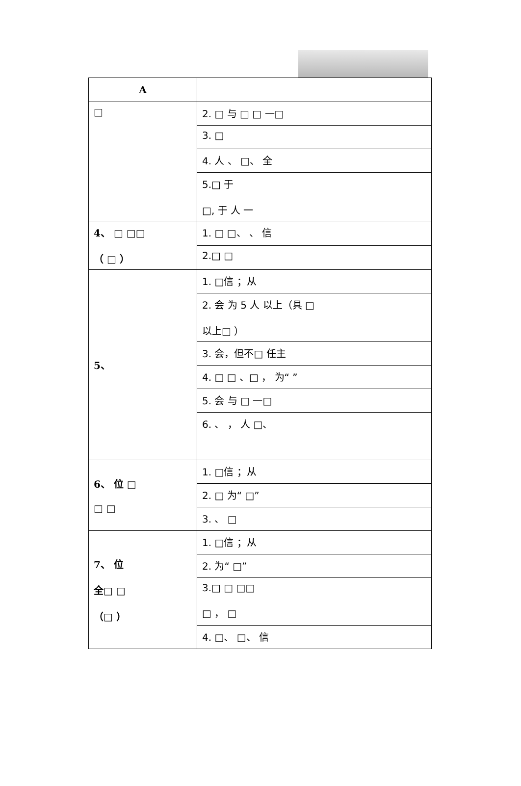| A | |
| □ | 2. □ 与 □ □ 一□ |
| | 3. □ |
| | 4. 人 、 □、 全 |
| | 5.□ 于 □, 于 人 一 |
| 4、 □ □□ （ □ ） | 1. □ □、 、 信 |
| | 2.□ □ |
| 5、 | 1. □信 ；从 |
| | 2. 会 为 5 人 以上（具 □ 以上□ ） |
| | 3. 会，但不□ 任主 |
| | 4. □ □ 、□ ， 为“ ” |
| | 5. 会 与 □ 一□ |
| | 6. 、 ， 人 □、 |
| 6、 位 □ □ □ | 1. □信 ；从 |
| | 2. □ 为“ □” |
| | 3. 、 □ |
| 7、 位 全□ □ （□ ） | 1. □信 ；从 |
| | 2. 为“ □” |
| | 3.□ □ □□ □ ， □ |
| | 4. □、 □、 信 |